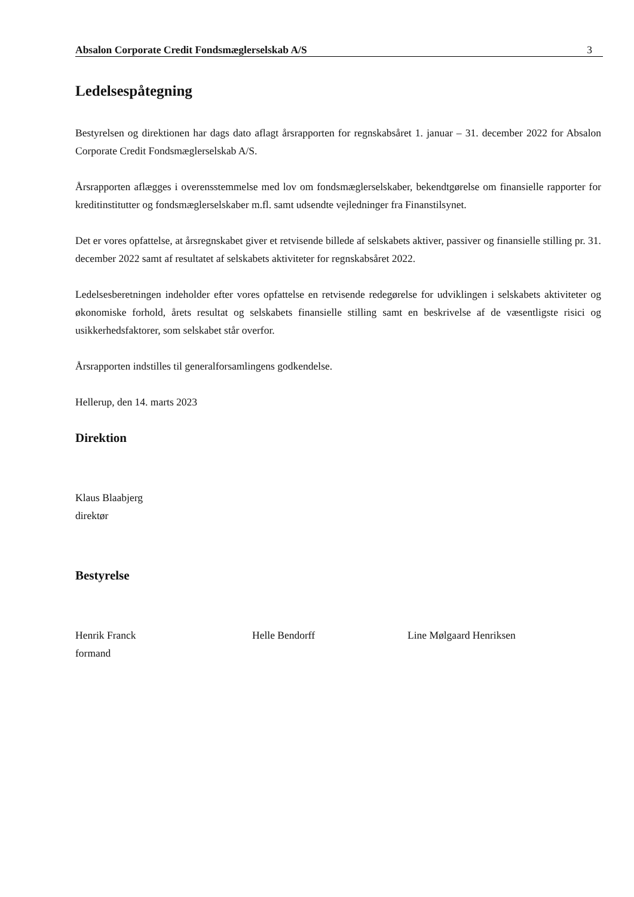Absalon Corporate Credit Fondsmæglerselskab A/S 3
Ledelsespåtegning
Bestyrelsen og direktionen har dags dato aflagt årsrapporten for regnskabsåret 1. januar – 31. december 2022 for Absalon Corporate Credit Fondsmæglerselskab A/S.
Årsrapporten aflægges i overensstemmelse med lov om fondsmæglerselskaber, bekendtgørelse om finansielle rapporter for kreditinstitutter og fondsmæglerselskaber m.fl. samt udsendte vejledninger fra Finanstilsynet.
Det er vores opfattelse, at årsregnskabet giver et retvisende billede af selskabets aktiver, passiver og finansielle stilling pr. 31. december 2022 samt af resultatet af selskabets aktiviteter for regnskabsåret 2022.
Ledelsesberetningen indeholder efter vores opfattelse en retvisende redegørelse for udviklingen i selskabets aktiviteter og økonomiske forhold, årets resultat og selskabets finansielle stilling samt en beskrivelse af de væsentligste risici og usikkerhedsfaktorer, som selskabet står overfor.
Årsrapporten indstilles til generalforsamlingens godkendelse.
Hellerup, den 14. marts 2023
Direktion
Klaus Blaabjerg
direktør
Bestyrelse
Henrik Franck
formand
Helle Bendorff Line Mølgaard Henriksen